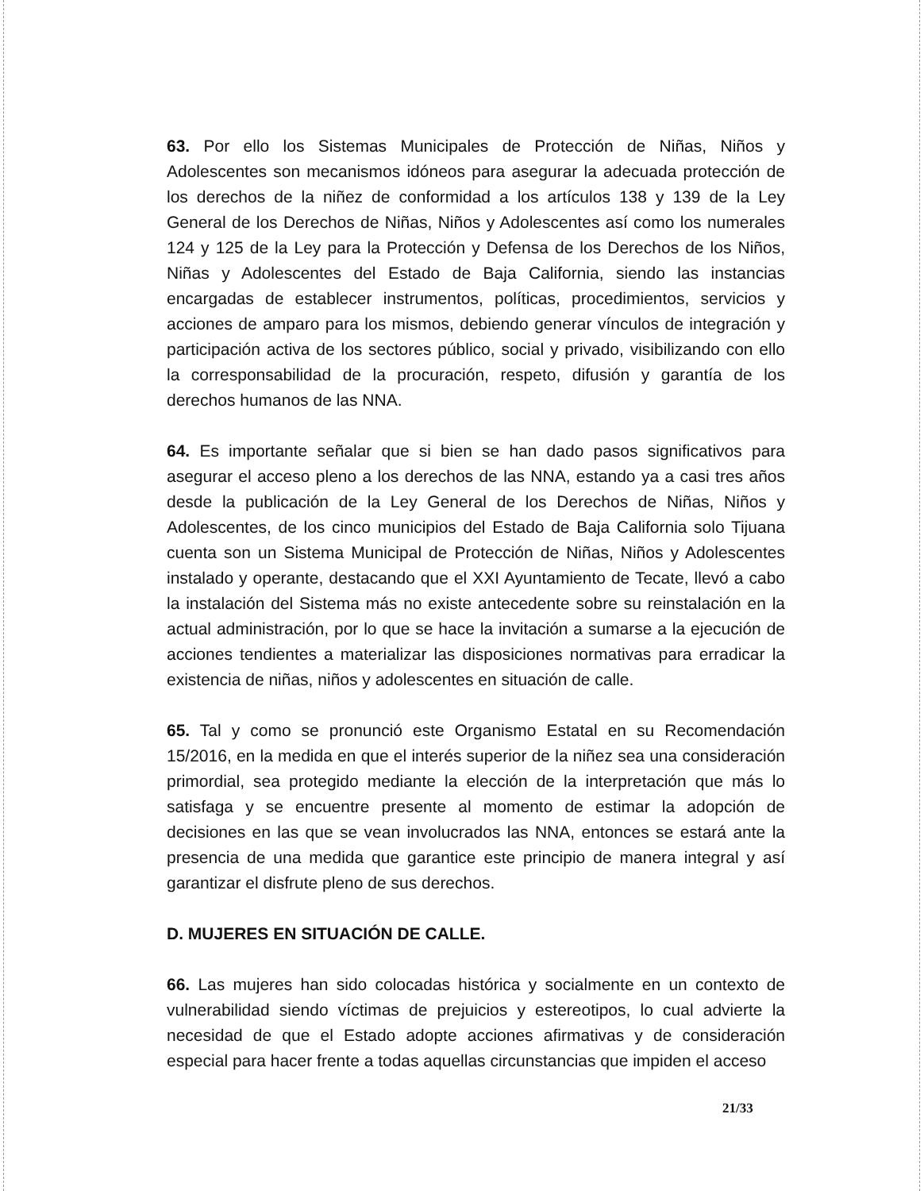63. Por ello los Sistemas Municipales de Protección de Niñas, Niños y Adolescentes son mecanismos idóneos para asegurar la adecuada protección de los derechos de la niñez de conformidad a los artículos 138 y 139 de la Ley General de los Derechos de Niñas, Niños y Adolescentes así como los numerales 124 y 125 de la Ley para la Protección y Defensa de los Derechos de los Niños, Niñas y Adolescentes del Estado de Baja California, siendo las instancias encargadas de establecer instrumentos, políticas, procedimientos, servicios y acciones de amparo para los mismos, debiendo generar vínculos de integración y participación activa de los sectores público, social y privado, visibilizando con ello la corresponsabilidad de la procuración, respeto, difusión y garantía de los derechos humanos de las NNA.
64. Es importante señalar que si bien se han dado pasos significativos para asegurar el acceso pleno a los derechos de las NNA, estando ya a casi tres años desde la publicación de la Ley General de los Derechos de Niñas, Niños y Adolescentes, de los cinco municipios del Estado de Baja California solo Tijuana cuenta son un Sistema Municipal de Protección de Niñas, Niños y Adolescentes instalado y operante, destacando que el XXI Ayuntamiento de Tecate, llevó a cabo la instalación del Sistema más no existe antecedente sobre su reinstalación en la actual administración, por lo que se hace la invitación a sumarse a la ejecución de acciones tendientes a materializar las disposiciones normativas para erradicar la existencia de niñas, niños y adolescentes en situación de calle.
65. Tal y como se pronunció este Organismo Estatal en su Recomendación 15/2016, en la medida en que el interés superior de la niñez sea una consideración primordial, sea protegido mediante la elección de la interpretación que más lo satisfaga y se encuentre presente al momento de estimar la adopción de decisiones en las que se vean involucrados las NNA, entonces se estará ante la presencia de una medida que garantice este principio de manera integral y así garantizar el disfrute pleno de sus derechos.
D. MUJERES EN SITUACIÓN DE CALLE.
66. Las mujeres han sido colocadas histórica y socialmente en un contexto de vulnerabilidad siendo víctimas de prejuicios y estereotipos, lo cual advierte la necesidad de que el Estado adopte acciones afirmativas y de consideración especial para hacer frente a todas aquellas circunstancias que impiden el acceso
21/33